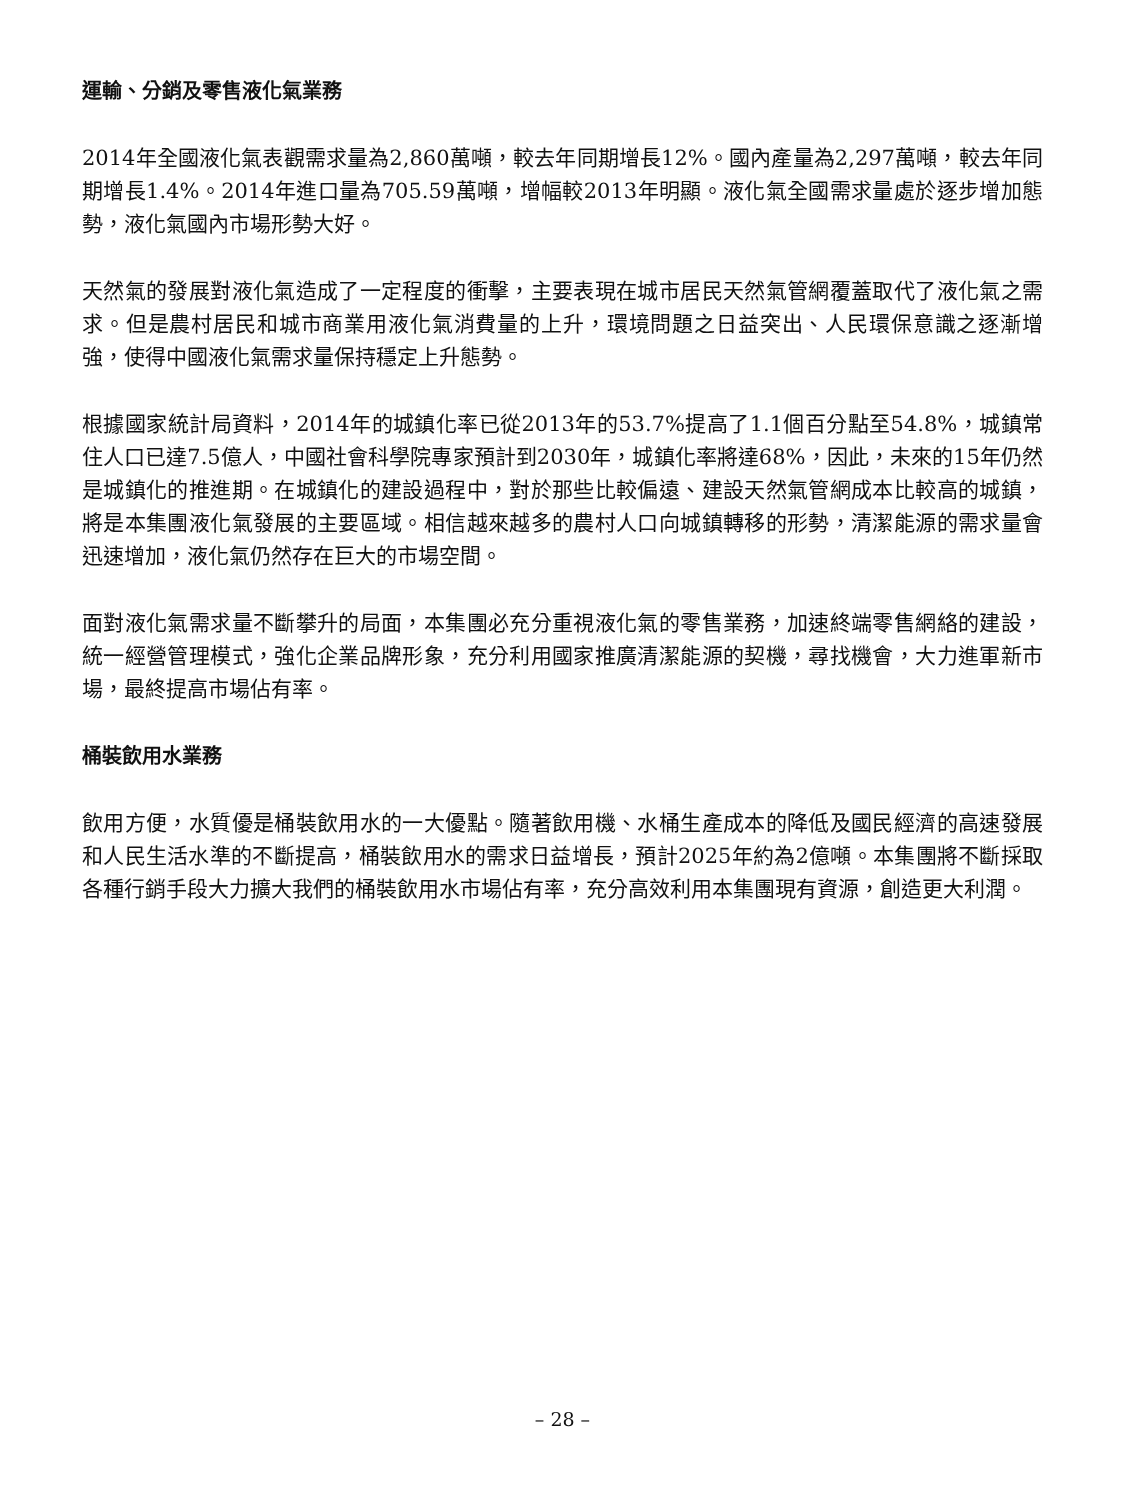運輸、分銷及零售液化氣業務
2014年全國液化氣表觀需求量為2,860萬噸，較去年同期增長12%。國內產量為2,297萬噸，較去年同期增長1.4%。2014年進口量為705.59萬噸，增幅較2013年明顯。液化氣全國需求量處於逐步增加態勢，液化氣國內市場形勢大好。
天然氣的發展對液化氣造成了一定程度的衝擊，主要表現在城市居民天然氣管網覆蓋取代了液化氣之需求。但是農村居民和城市商業用液化氣消費量的上升，環境問題之日益突出、人民環保意識之逐漸增強，使得中國液化氣需求量保持穩定上升態勢。
根據國家統計局資料，2014年的城鎮化率已從2013年的53.7%提高了1.1個百分點至54.8%，城鎮常住人口已達7.5億人，中國社會科學院專家預計到2030年，城鎮化率將達68%，因此，未來的15年仍然是城鎮化的推進期。在城鎮化的建設過程中，對於那些比較偏遠、建設天然氣管網成本比較高的城鎮，將是本集團液化氣發展的主要區域。相信越來越多的農村人口向城鎮轉移的形勢，清潔能源的需求量會迅速增加，液化氣仍然存在巨大的市場空間。
面對液化氣需求量不斷攀升的局面，本集團必充分重視液化氣的零售業務，加速終端零售網絡的建設，統一經營管理模式，強化企業品牌形象，充分利用國家推廣清潔能源的契機，尋找機會，大力進軍新市場，最終提高市場佔有率。
桶裝飲用水業務
飲用方便，水質優是桶裝飲用水的一大優點。隨著飲用機、水桶生產成本的降低及國民經濟的高速發展和人民生活水準的不斷提高，桶裝飲用水的需求日益增長，預計2025年約為2億噸。本集團將不斷採取各種行銷手段大力擴大我們的桶裝飲用水市場佔有率，充分高效利用本集團現有資源，創造更大利潤。
– 28 –